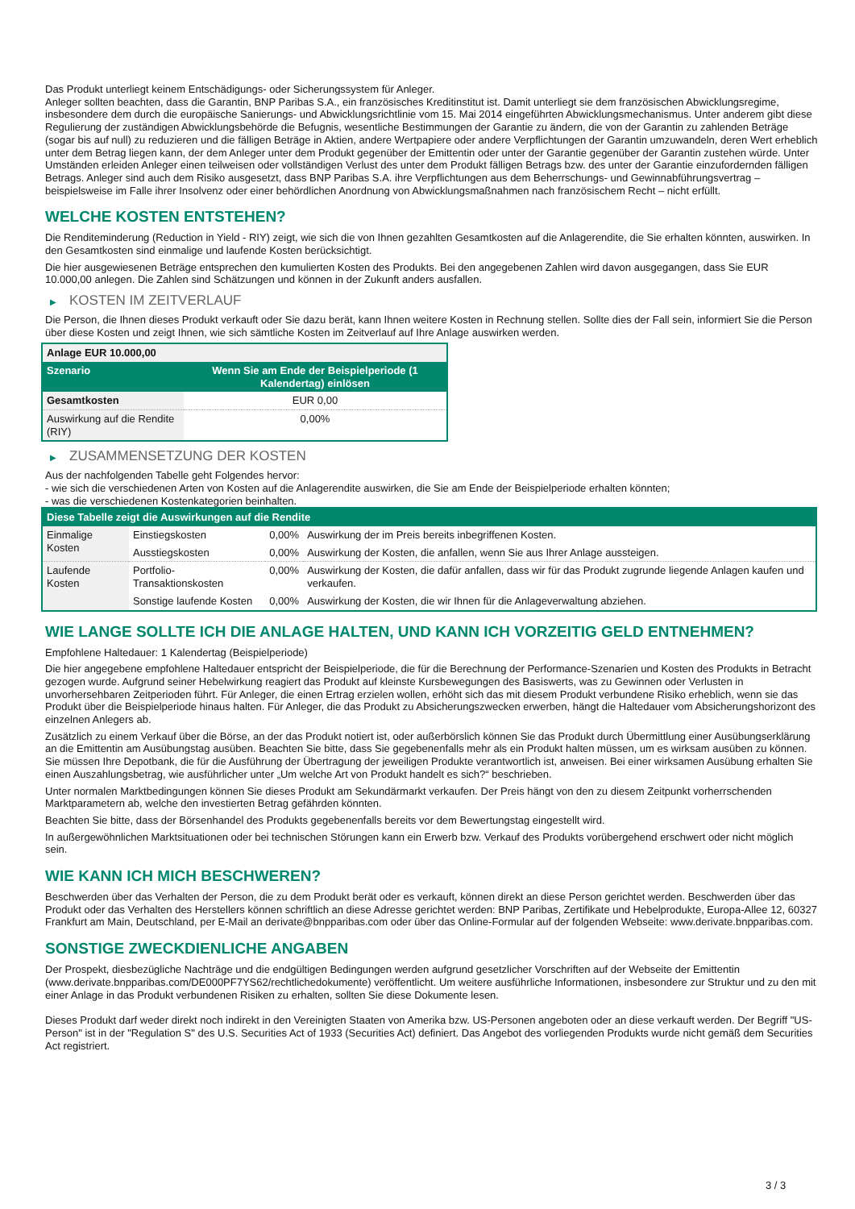Das Produkt unterliegt keinem Entschädigungs- oder Sicherungssystem für Anleger.
Anleger sollten beachten, dass die Garantin, BNP Paribas S.A., ein französisches Kreditinstitut ist. Damit unterliegt sie dem französischen Abwicklungsregime, insbesondere dem durch die europäische Sanierungs- und Abwicklungsrichtlinie vom 15. Mai 2014 eingeführten Abwicklungsmechanismus. Unter anderem gibt diese Regulierung der zuständigen Abwicklungsbehörde die Befugnis, wesentliche Bestimmungen der Garantie zu ändern, die von der Garantin zu zahlenden Beträge (sogar bis auf null) zu reduzieren und die fälligen Beträge in Aktien, andere Wertpapiere oder andere Verpflichtungen der Garantin umzuwandeln, deren Wert erheblich unter dem Betrag liegen kann, der dem Anleger unter dem Produkt gegenüber der Emittentin oder unter der Garantie gegenüber der Garantin zustehen würde. Unter Umständen erleiden Anleger einen teilweisen oder vollständigen Verlust des unter dem Produkt fälligen Betrags bzw. des unter der Garantie einzufordernden fälligen Betrags. Anleger sind auch dem Risiko ausgesetzt, dass BNP Paribas S.A. ihre Verpflichtungen aus dem Beherrschungs- und Gewinnabführungsvertrag – beispielsweise im Falle ihrer Insolvenz oder einer behördlichen Anordnung von Abwicklungsmaßnahmen nach französischem Recht – nicht erfüllt.
WELCHE KOSTEN ENTSTEHEN?
Die Renditeminderung (Reduction in Yield - RIY) zeigt, wie sich die von Ihnen gezahlten Gesamtkosten auf die Anlagerendite, die Sie erhalten könnten, auswirken. In den Gesamtkosten sind einmalige und laufende Kosten berücksichtigt.
Die hier ausgewiesenen Beträge entsprechen den kumulierten Kosten des Produkts. Bei den angegebenen Zahlen wird davon ausgegangen, dass Sie EUR 10.000,00 anlegen. Die Zahlen sind Schätzungen und können in der Zukunft anders ausfallen.
▶ KOSTEN IM ZEITVERLAUF
Die Person, die Ihnen dieses Produkt verkauft oder Sie dazu berät, kann Ihnen weitere Kosten in Rechnung stellen. Sollte dies der Fall sein, informiert Sie die Person über diese Kosten und zeigt Ihnen, wie sich sämtliche Kosten im Zeitverlauf auf Ihre Anlage auswirken werden.
| Anlage EUR 10.000,00 | |
| --- | --- |
| Szenario | Wenn Sie am Ende der Beispielperiode (1 Kalendertag) einlösen |
| Gesamtkosten | EUR 0,00 |
| Auswirkung auf die Rendite (RIY) | 0,00% |
▶ ZUSAMMENSETZUNG DER KOSTEN
Aus der nachfolgenden Tabelle geht Folgendes hervor:
- wie sich die verschiedenen Arten von Kosten auf die Anlagerendite auswirken, die Sie am Ende der Beispielperiode erhalten könnten;
- was die verschiedenen Kostenkategorien beinhalten.
| Diese Tabelle zeigt die Auswirkungen auf die Rendite | | | |
| --- | --- | --- | --- |
| Einmalige Kosten | Einstiegskosten | 0,00% | Auswirkung der im Preis bereits inbegriffenen Kosten. |
| | Ausstiegskosten | 0,00% | Auswirkung der Kosten, die anfallen, wenn Sie aus Ihrer Anlage aussteigen. |
| Laufende Kosten | Portfolio-Transaktionskosten | 0,00% | Auswirkung der Kosten, die dafür anfallen, dass wir für das Produkt zugrunde liegende Anlagen kaufen und verkaufen. |
| | Sonstige laufende Kosten | 0,00% | Auswirkung der Kosten, die wir Ihnen für die Anlageverwaltung abziehen. |
WIE LANGE SOLLTE ICH DIE ANLAGE HALTEN, UND KANN ICH VORZEITIG GELD ENTNEHMEN?
Empfohlene Haltedauer: 1 Kalendertag (Beispielperiode)
Die hier angegebene empfohlene Haltedauer entspricht der Beispielperiode, die für die Berechnung der Performance-Szenarien und Kosten des Produkts in Betracht gezogen wurde. Aufgrund seiner Hebelwirkung reagiert das Produkt auf kleinste Kursbewegungen des Basiswerts, was zu Gewinnen oder Verlusten in unvorhersehbaren Zeitperioden führt. Für Anleger, die einen Ertrag erzielen wollen, erhöht sich das mit diesem Produkt verbundene Risiko erheblich, wenn sie das Produkt über die Beispielperiode hinaus halten. Für Anleger, die das Produkt zu Absicherungszwecken erwerben, hängt die Haltedauer vom Absicherungshorizont des einzelnen Anlegers ab.
Zusätzlich zu einem Verkauf über die Börse, an der das Produkt notiert ist, oder außerbörslich können Sie das Produkt durch Übermittlung einer Ausübungserklärung an die Emittentin am Ausübungstag ausüben. Beachten Sie bitte, dass Sie gegebenenfalls mehr als ein Produkt halten müssen, um es wirksam ausüben zu können. Sie müssen Ihre Depotbank, die für die Ausführung der Übertragung der jeweiligen Produkte verantwortlich ist, anweisen. Bei einer wirksamen Ausübung erhalten Sie einen Auszahlungsbetrag, wie ausführlicher unter „Um welche Art von Produkt handelt es sich?“ beschrieben.
Unter normalen Marktbedingungen können Sie dieses Produkt am Sekundärmarkt verkaufen. Der Preis hängt von den zu diesem Zeitpunkt vorherrschenden Marktparametern ab, welche den investierten Betrag gefährden könnten.
Beachten Sie bitte, dass der Börsenhandel des Produkts gegebenenfalls bereits vor dem Bewertungstag eingestellt wird.
In außergewöhnlichen Marktsituationen oder bei technischen Störungen kann ein Erwerb bzw. Verkauf des Produkts vorübergehend erschwert oder nicht möglich sein.
WIE KANN ICH MICH BESCHWEREN?
Beschwerden über das Verhalten der Person, die zu dem Produkt berät oder es verkauft, können direkt an diese Person gerichtet werden. Beschwerden über das Produkt oder das Verhalten des Herstellers können schriftlich an diese Adresse gerichtet werden: BNP Paribas, Zertifikate und Hebelprodukte, Europa-Allee 12, 60327 Frankfurt am Main, Deutschland, per E-Mail an derivate@bnpparibas.com oder über das Online-Formular auf der folgenden Webseite: www.derivate.bnpparibas.com.
SONSTIGE ZWECKDIENLICHE ANGABEN
Der Prospekt, diesbezügliche Nachträge und die endgültigen Bedingungen werden aufgrund gesetzlicher Vorschriften auf der Webseite der Emittentin (www.derivate.bnpparibas.com/DE000PF7YS62/rechtlichedokumente) veröffentlicht. Um weitere ausführliche Informationen, insbesondere zur Struktur und zu den mit einer Anlage in das Produkt verbundenen Risiken zu erhalten, sollten Sie diese Dokumente lesen.
Dieses Produkt darf weder direkt noch indirekt in den Vereinigten Staaten von Amerika bzw. US-Personen angeboten oder an diese verkauft werden. Der Begriff "US-Person" ist in der "Regulation S" des U.S. Securities Act of 1933 (Securities Act) definiert. Das Angebot des vorliegenden Produkts wurde nicht gemäß dem Securities Act registriert.
3 / 3